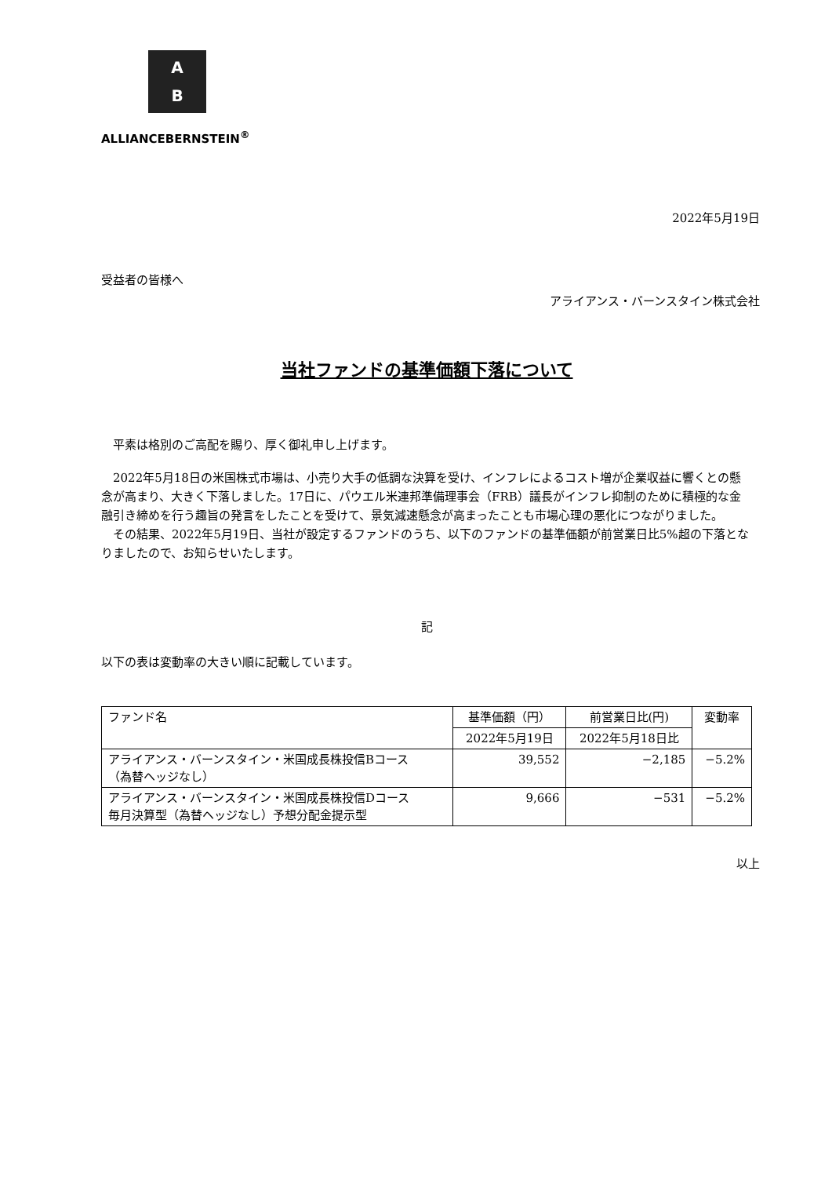A
B
ALLIANCEBERNSTEIN<sup>®</sup>
2022年5月19日
受益者の皆様へ
アライアンス・バーンスタイン株式会社
当社ファンドの基準価額下落について
　平素は格別のご高配を賜り、厚く御礼申し上げます。
　2022年5月18日の米国株式市場は、小売り大手の低調な決算を受け、インフレによるコスト増が企業収益に響くとの懸念が高まり、大きく下落しました。17日に、パウエル米連邦準備理事会（FRB）議長がインフレ抑制のために積極的な金融引き締めを行う趣旨の発言をしたことを受けて、景気減速懸念が高まったことも市場心理の悪化につながりました。
　その結果、2022年5月19日、当社が設定するファンドのうち、以下のファンドの基準価額が前営業日比5%超の下落となりましたので、お知らせいたします。
記
以下の表は変動率の大きい順に記載しています。
| ファンド名 | 基準価額（円） | 前営業日比(円) | 変動率 |
| --- | --- | --- | --- |
| | 2022年5月19日 | 2022年5月18日比 | |
| アライアンス・バーンスタイン・米国成長株投信Bコース （為替ヘッジなし） | 39,552 | −2,185 | −5.2% |
| アライアンス・バーンスタイン・米国成長株投信Dコース 毎月決算型（為替ヘッジなし）予想分配金提示型 | 9,666 | −531 | −5.2% |
以上